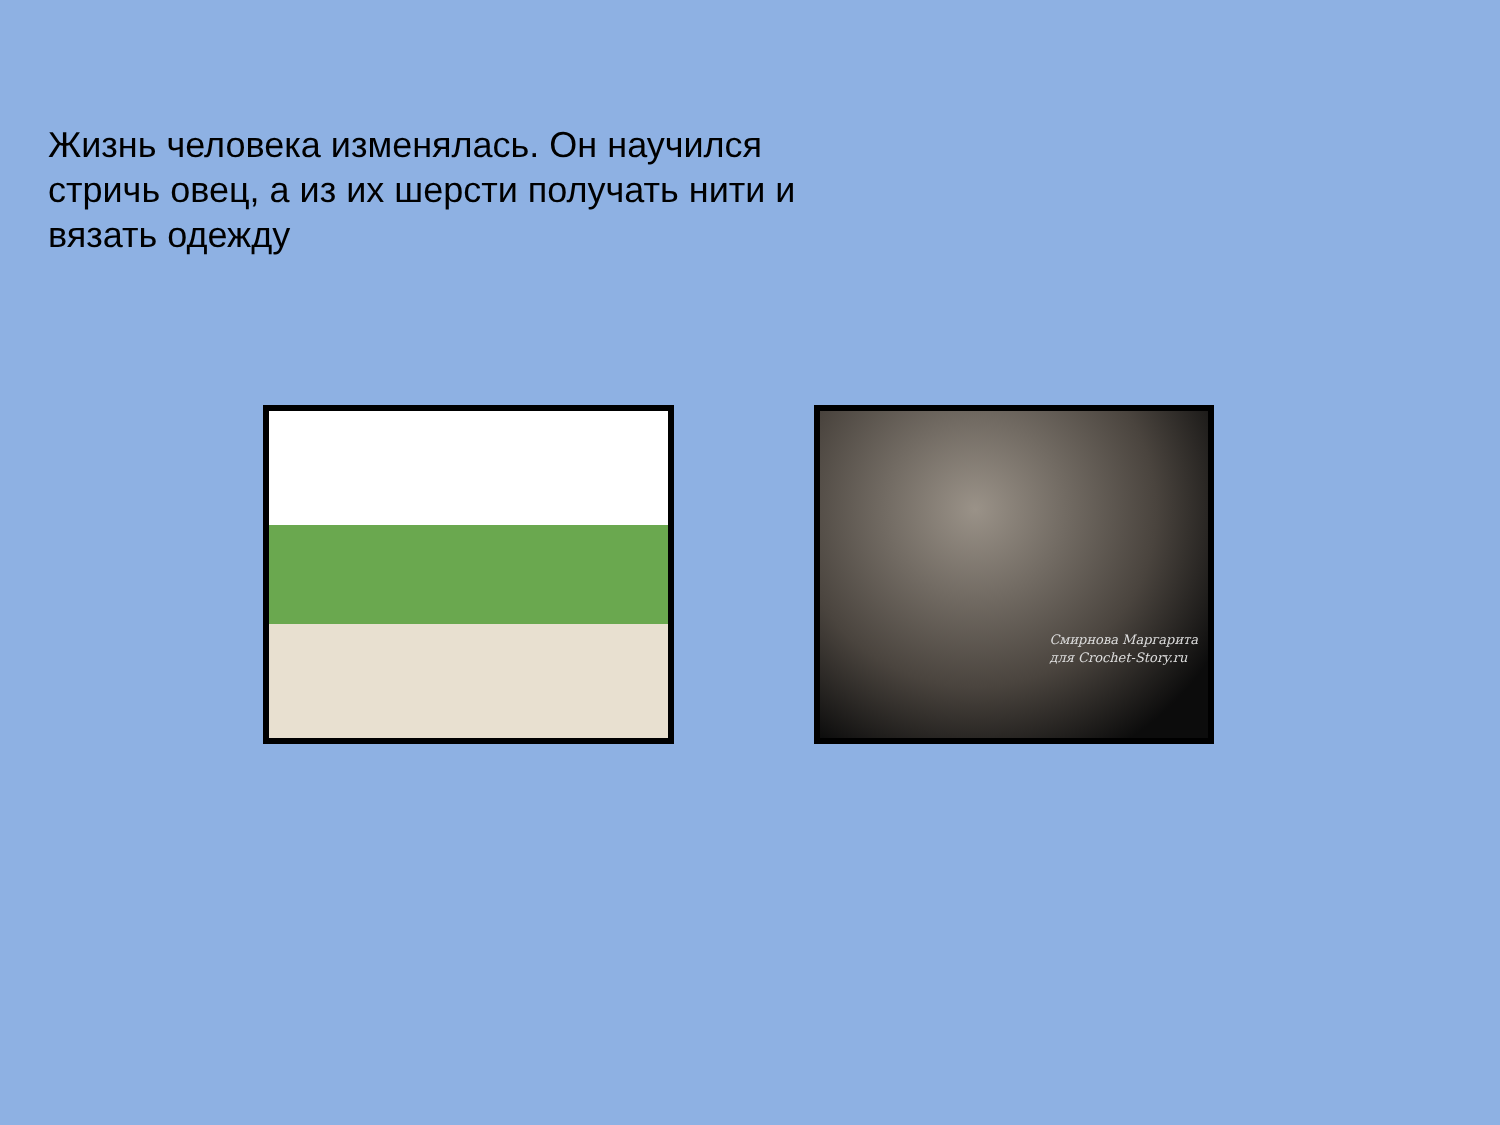Жизнь человека изменялась. Он научился стричь овец, а из их шерсти получать нити и вязать одежду
Смирнова Маргарита
для Crochet-Story.ru